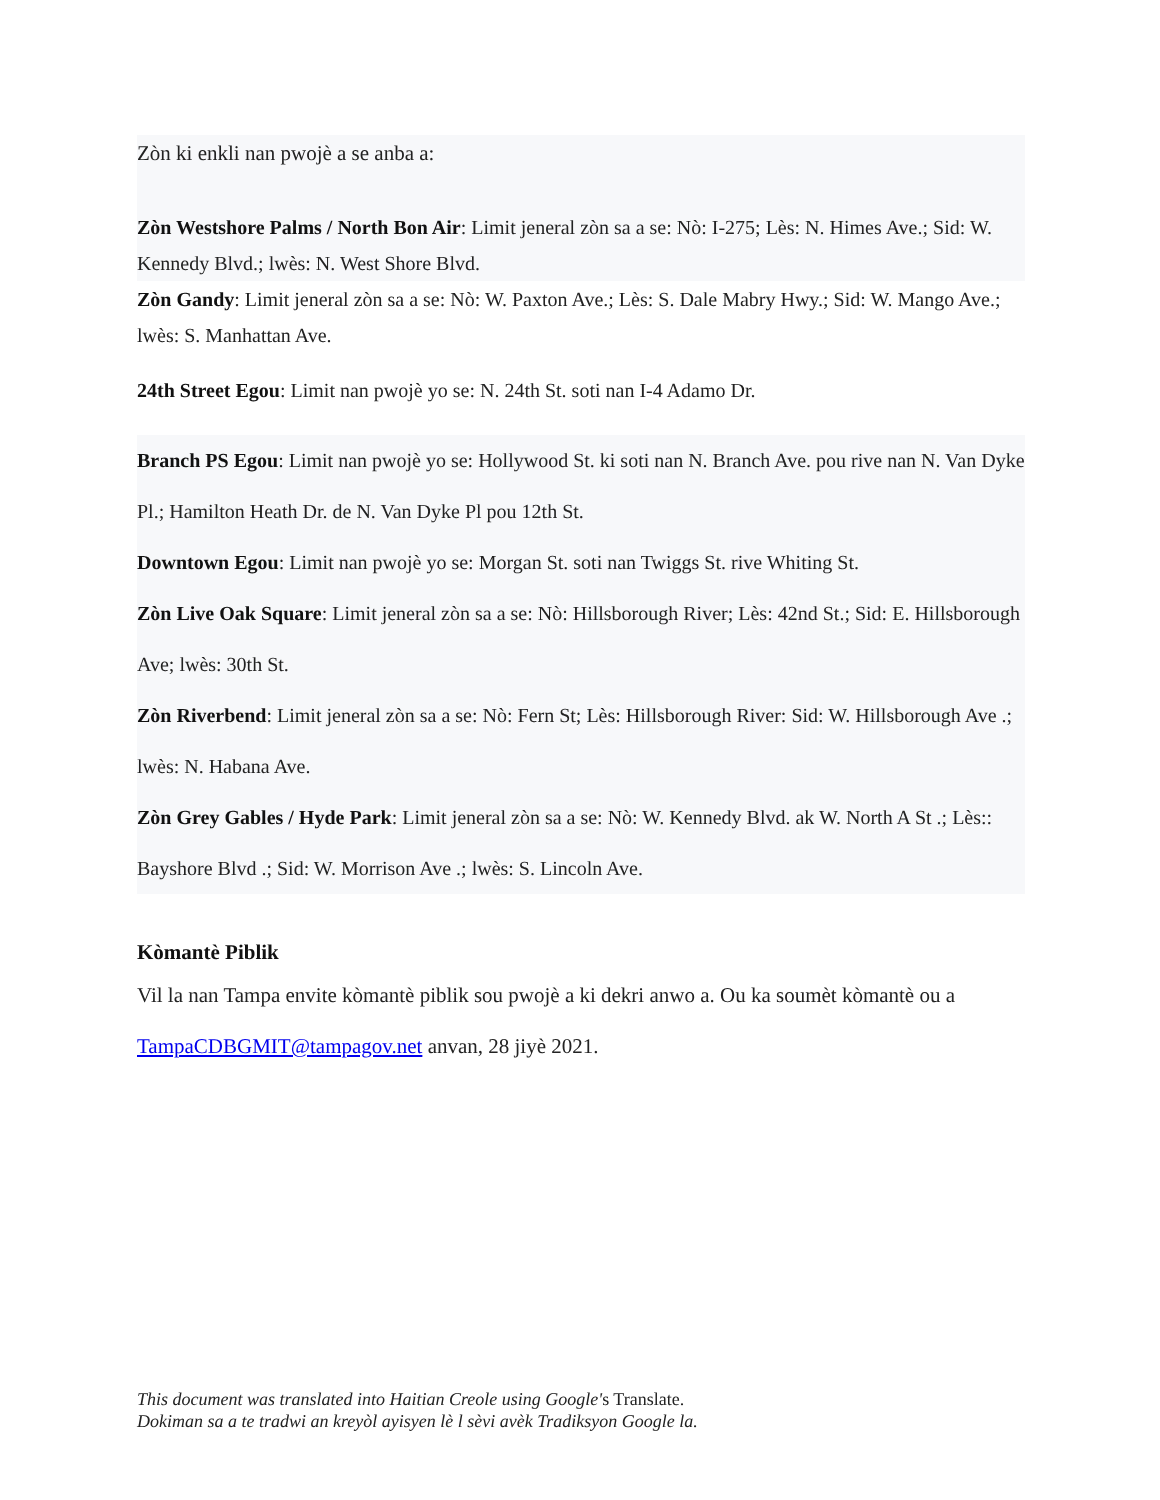Zòn ki enkli nan pwojè a se anba a:
Zòn Westshore Palms / North Bon Air: Limit jeneral zòn sa a se: Nò: I-275; Lès: N. Himes Ave.; Sid: W. Kennedy Blvd.; lwès: N. West Shore Blvd.
Zòn Gandy: Limit jeneral zòn sa a se: Nò: W. Paxton Ave.; Lès: S. Dale Mabry Hwy.; Sid: W. Mango Ave.; lwès: S. Manhattan Ave.
24th Street Egou: Limit nan pwojè yo se: N. 24th St. soti nan I-4 Adamo Dr.
Branch PS Egou: Limit nan pwojè yo se: Hollywood St. ki soti nan N. Branch Ave. pou rive nan N. Van Dyke Pl.; Hamilton Heath Dr. de N. Van Dyke Pl pou 12th St.
Downtown Egou: Limit nan pwojè yo se: Morgan St. soti nan Twiggs St. rive Whiting St.
Zòn Live Oak Square: Limit jeneral zòn sa a se: Nò: Hillsborough River; Lès: 42nd St.; Sid: E. Hillsborough Ave; lwès: 30th St.
Zòn Riverbend: Limit jeneral zòn sa a se: Nò: Fern St; Lès: Hillsborough River: Sid: W. Hillsborough Ave .; lwès: N. Habana Ave.
Zòn Grey Gables / Hyde Park: Limit jeneral zòn sa a se: Nò: W. Kennedy Blvd. ak W. North A St .; Lès:: Bayshore Blvd .; Sid: W. Morrison Ave .; lwès: S. Lincoln Ave.
Kòmantè Piblik
Vil la nan Tampa envite kòmantè piblik sou pwojè a ki dekri anwo a. Ou ka soumèt kòmantè ou a TampaCDBGMIT@tampagov.net anvan, 28 jiyè 2021.
This document was translated into Haitian Creole using Google's Translate.
Dokiman sa a te tradwi an kreyòl ayisyen lè l sèvi avèk Tradiksyon Google la.